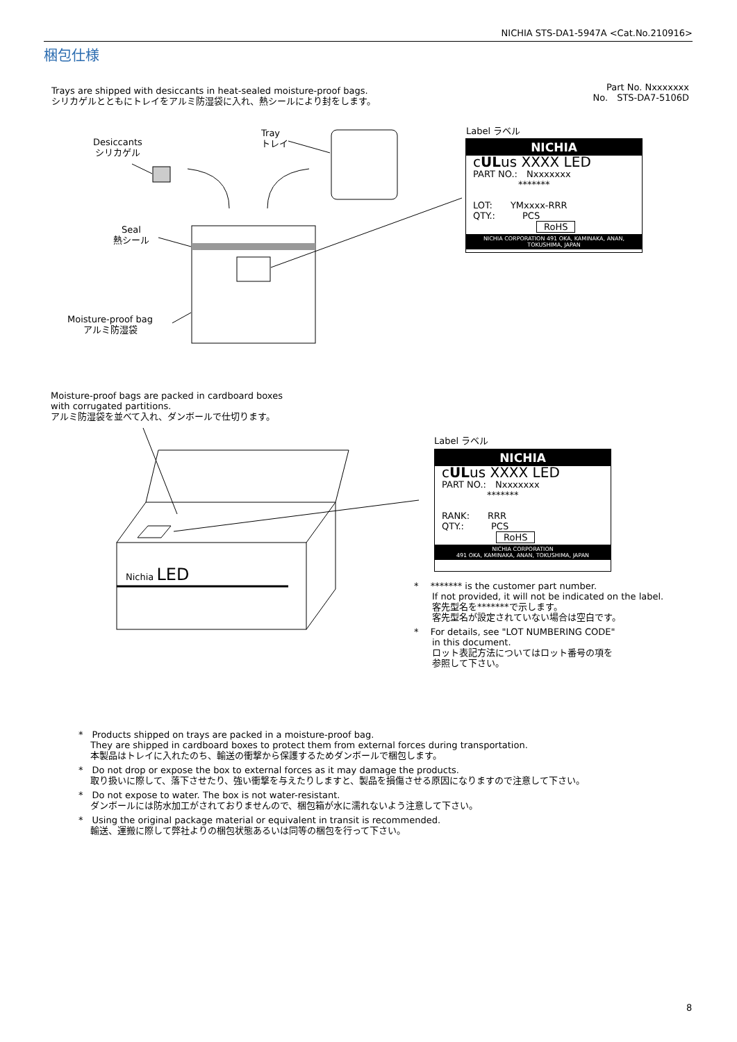NICHIA STS-DA1-5947A <Cat.No.210916>
梱包仕様
Trays are shipped with desiccants in heat-sealed moisture-proof bags.
シリカゲルとともにトレイをアルミ防湿袋に入れ、熱シールにより封をします。
Part No. Nxxxxxxx
No.　STS-DA7-5106D
Desiccants
シリカゲル
Tray
トレイ
Seal
熱シール
Moisture-proof bag
アルミ防湿袋
Label ラベル
NICHIA
cULus XXXX LED
PART NO.:　Nxxxxxxx
　　　　　*******
LOT:　　YMxxxx-RRR
QTY.:　　　PCS
　　　　　　　RoHS
NICHIA CORPORATION 491 OKA, KAMINAKA, ANAN, TOKUSHIMA, JAPAN
Moisture-proof bags are packed in cardboard boxes
with corrugated partitions.
アルミ防湿袋を並べて入れ、ダンボールで仕切ります。
Nichia LED
Label ラベル
NICHIA
cULus XXXX LED
PART NO.:　Nxxxxxxx
　　　　　*******
RANK:　　RRR
QTY.:　　　PCS
　　　　　　RoHS
NICHIA CORPORATION
491 OKA, KAMINAKA, ANAN, TOKUSHIMA, JAPAN
* 　******* is the customer part number.
　　If not provided, it will not be indicated on the label.
　　客先型名を*******で示します。
　　客先型名が設定されていない場合は空白です。
* 　For details, see "LOT NUMBERING CODE"
　　in this document.
　　ロット表記方法についてはロット番号の項を
　　参照して下さい。
*　Products shipped on trays are packed in a moisture-proof bag.
　 They are shipped in cardboard boxes to protect them from external forces during transportation.
　 本製品はトレイに入れたのち、輸送の衝撃から保護するためダンボールで梱包します。
*　Do not drop or expose the box to external forces as it may damage the products.
　 取り扱いに際して、落下させたり、強い衝撃を与えたりしますと、製品を損傷させる原因になりますので注意して下さい。
*　Do not expose to water. The box is not water-resistant.
　 ダンボールには防水加工がされておりませんので、梱包箱が水に濡れないよう注意して下さい。
*　Using the original package material or equivalent in transit is recommended.
　 輸送、運搬に際して弊社よりの梱包状態あるいは同等の梱包を行って下さい。
8